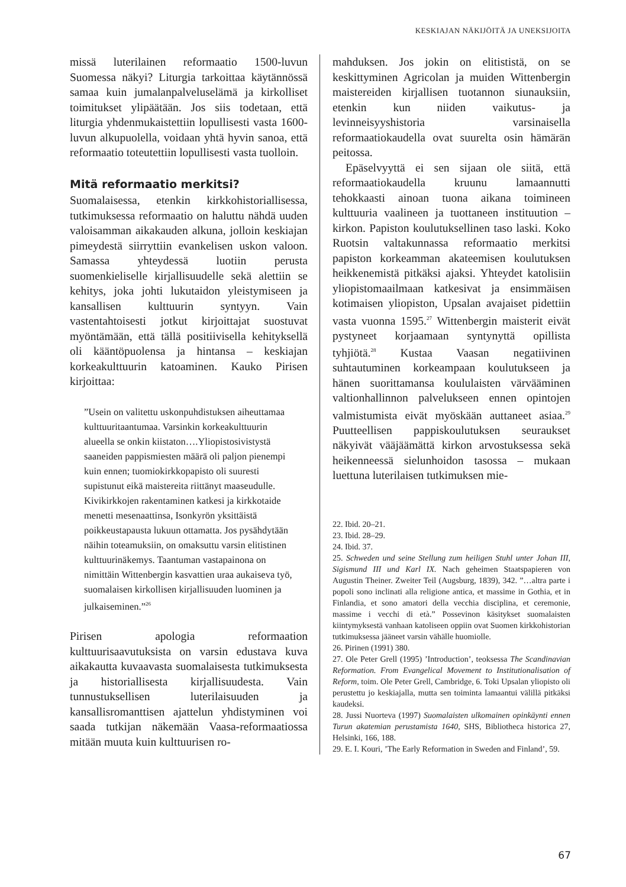KESKIAJAN NÄKIJÖITÄ JA UNEKSIJOITA
missä luterilainen reformaatio 1500-luvun Suomessa näkyi? Liturgia tarkoittaa käytännössä samaa kuin jumalanpalveluselämä ja kirkolliset toimitukset ylipäätään. Jos siis todetaan, että liturgia yhdenmukaistettiin lopullisesti vasta 1600-luvun alkupuolella, voidaan yhtä hyvin sanoa, että reformaatio toteutettiin lopullisesti vasta tuolloin.
Mitä reformaatio merkitsi?
Suomalaisessa, etenkin kirkkohistoriallisessa, tutkimuksessa reformaatio on haluttu nähdä uuden valoisamman aikakauden alkuna, jolloin keskiajan pimeydestä siirryttiin evankelisen uskon valoon. Samassa yhteydessä luotiin perusta suomenkieliselle kirjallisuudelle sekä alettiin se kehitys, joka johti lukutaidon yleistymiseen ja kansallisen kulttuurin syntyyn. Vain vastentahtoisesti jotkut kirjoittajat suostuvat myöntämään, että tällä positiivisella kehityksellä oli kääntöpuolensa ja hintansa – keskiajan korkeakulttuurin katoaminen. Kauko Pirisen kirjoittaa:
”Usein on valitettu uskonpuhdistuksen aiheuttamaa kulttuuritaantumaa. Varsinkin korkeakulttuurin alueella se onkin kiistaton….Yliopistosivistystä saaneiden pappismiesten määrä oli paljon pienempi kuin ennen; tuomiokirkkopapisto oli suuresti supistunut eikä maistereita riittänyt maaseudulle. Kivikirkkojen rakentaminen katkesi ja kirkkotaide menetti mesenaattinsa, Isonkyrön yksittäistä poikkeustapausta lukuun ottamatta. Jos pysähdytään näihin toteamuksiin, on omaksuttu varsin elitistinen kulttuurinäkemys. Taantuman vastapainona on nimittäin Wittenbergin kasvattien uraa aukaiseva työ, suomalaisen kirkollisen kirjallisuuden luominen ja julkaiseminen.”<sup>26</sup>
Pirisen apologia reformaation kulttuurisaavutuksista on varsin edustava kuva aikakautta kuvaavasta suomalaisesta tutkimuksesta ja historiallisesta kirjallisuudesta. Vain tunnustuksellisen luterilaisuuden ja kansallisromanttisen ajattelun yhdistyminen voi saada tutkijan näkemään Vaasa-reformaatiossa mitään muuta kuin kulttuurisen ro-
mahduksen. Jos jokin on elitististä, on se keskittyminen Agricolan ja muiden Wittenbergin maistereiden kirjallisen tuotannon siunauksiin, etenkin kun niiden vaikutus- ja levinneisyyshistoria varsinaisella reformaatiokaudella ovat suurelta osin hämärän peitossa.
Epäselvyyttä ei sen sijaan ole siitä, että reformaatiokaudella kruunu lamaannutti tehokkaasti ainoan tuona aikana toimineen kulttuuria vaalineen ja tuottaneen instituution – kirkon. Papiston koulutuksellinen taso laski. Koko Ruotsin valtakunnassa reformaatio merkitsi papiston korkeamman akateemisen koulutuksen heikkenemistä pitkäksi ajaksi. Yhteydet katolisiin yliopistomaailmaan katkesivat ja ensimmäisen kotimaisen yliopiston, Upsalan avajaiset pidettiin vasta vuonna 1595.<sup>27</sup> Wittenbergin maisterit eivät pystyneet korjaamaan syntynyttä opillista tyhjiötä.<sup>28</sup> Kustaa Vaasan negatiivinen suhtautuminen korkeampaan koulutukseen ja hänen suorittamansa koululaisten värvääminen valtionhallinnon palvelukseen ennen opintojen valmistumista eivät myöskään auttaneet asiaa.<sup>29</sup> Puutteellisen pappiskoulutuksen seuraukset näkyivät vääjäämättä kirkon arvostuksessa sekä heikenneessä sielunhoidon tasossa – mukaan luettuna luterilaisen tutkimuksen mie-
22. Ibid. 20–21.
23. Ibid. 28–29.
24. Ibid. 37.
25. Schweden und seine Stellung zum heiligen Stuhl unter Johan III, Sigismund III und Karl IX. Nach geheimen Staatspapieren von Augustin Theiner. Zweiter Teil (Augsburg, 1839), 342. ”…altra parte i popoli sono inclinati alla religione antica, et massime in Gothia, et in Finlandia, et sono amatori della vecchia disciplina, et ceremonie, massime i vecchi di età.” Possevinon käsitykset suomalaisten kiintymyksestä vanhaan katoliseen oppiin ovat Suomen kirkkohistorian tutkimuksessa jääneet varsin vähälle huomiolle.
26. Pirinen (1991) 380.
27. Ole Peter Grell (1995) ’Introduction’, teoksessa The Scandinavian Reformation. From Evangelical Movement to Institutionalisation of Reform, toim. Ole Peter Grell, Cambridge, 6. Toki Upsalan yliopisto oli perustettu jo keskiajalla, mutta sen toiminta lamaantui välillä pitkäksi kaudeksi.
28. Jussi Nuorteva (1997) Suomalaisten ulkomainen opinkäynti ennen Turun akatemian perustamista 1640, SHS, Bibliotheca historica 27, Helsinki, 166, 188.
29. E. I. Kouri, ’The Early Reformation in Sweden and Finland’, 59.
67